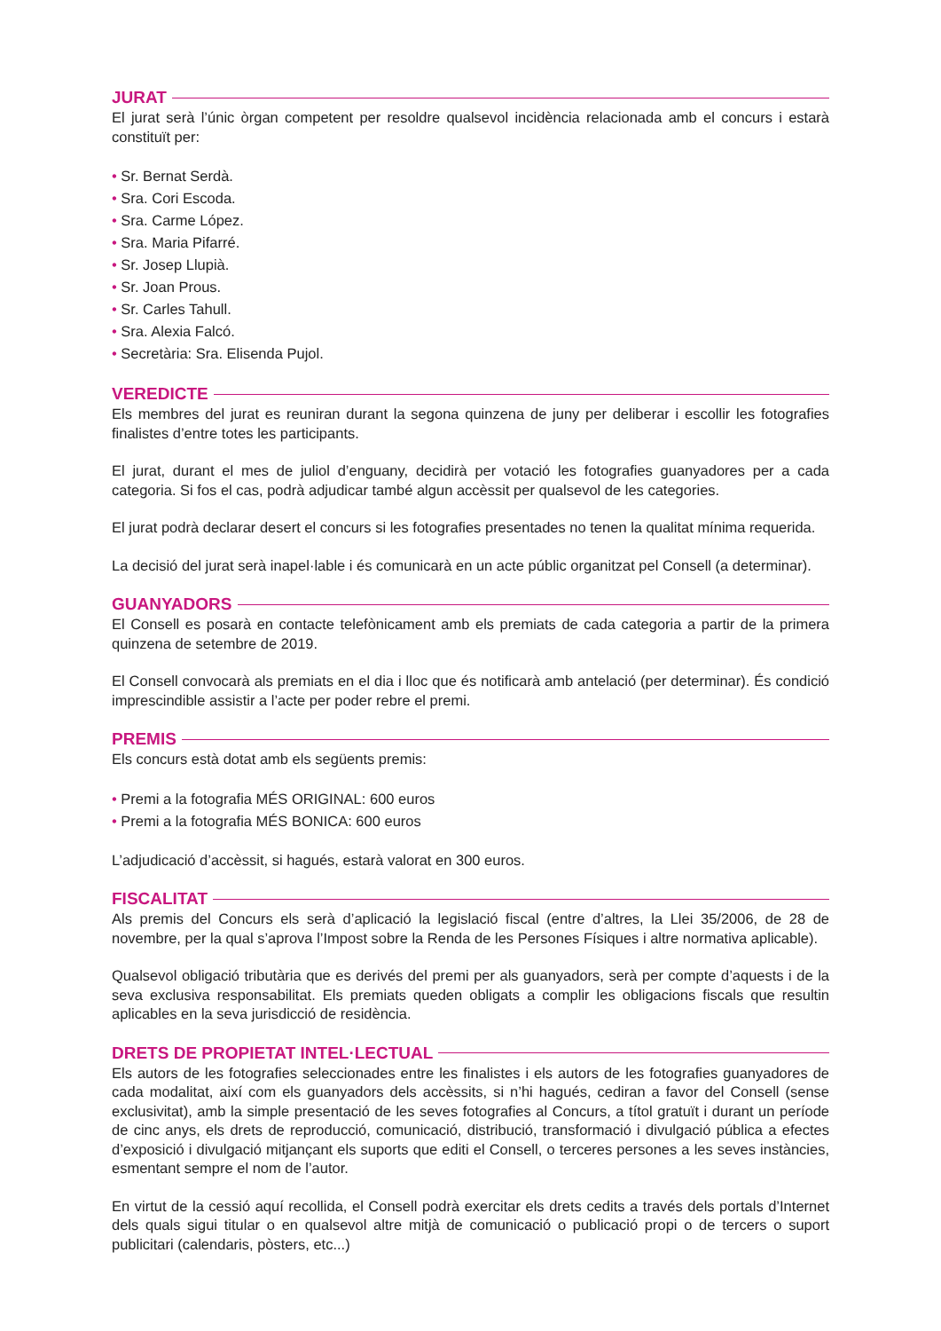JURAT
El jurat serà l’únic òrgan competent per resoldre qualsevol incidència relacionada amb el concurs i estarà constituït per:
• Sr. Bernat Serdà.
• Sra. Cori Escoda.
• Sra. Carme López.
• Sra. Maria Pifarré.
• Sr. Josep Llupià.
• Sr. Joan Prous.
• Sr. Carles Tahull.
• Sra. Alexia Falcó.
• Secretària: Sra. Elisenda Pujol.
VEREDICTE
Els membres del jurat es reuniran durant la segona quinzena de juny per deliberar i escollir les fotografies finalistes d’entre totes les participants.
El jurat, durant el mes de juliol d’enguany, decidirà per votació les fotografies guanyadores per a cada categoria. Si fos el cas, podrà adjudicar també algun accèssit per qualsevol de les categories.
El jurat podrà declarar desert el concurs si les fotografies presentades no tenen la qualitat mínima requerida.
La decisió del jurat serà inapel·lable i és comunicarà en un acte públic organitzat pel Consell (a determinar).
GUANYADORS
El Consell es posarà en contacte telefònicament amb els premiats de cada categoria a partir de la primera quinzena de setembre de 2019.
El Consell convocarà als premiats en el dia i lloc que és notificarà amb antelació (per determinar). És condició imprescindible assistir a l’acte per poder rebre el premi.
PREMIS
Els concurs està dotat amb els següents premis:
• Premi a la fotografia MÉS ORIGINAL: 600 euros
• Premi a la fotografia MÉS BONICA: 600 euros
L’adjudicació d’accèssit, si hagués, estarà valorat en 300 euros.
FISCALITAT
Als premis del Concurs els serà d’aplicació la legislació fiscal (entre d’altres, la Llei 35/2006, de 28 de novembre, per la qual s’aprova l’Impost sobre la Renda de les Persones Físiques i altre normativa aplicable).
Qualsevol obligació tributària que es derivés del premi per als guanyadors, serà per compte d’aquests i de la seva exclusiva responsabilitat. Els premiats queden obligats a complir les obligacions fiscals que resultin aplicables en la seva jurisdicció de residència.
DRETS DE PROPIETAT INTEL·LECTUAL
Els autors de les fotografies seleccionades entre les finalistes i els autors de les fotografies guanyadores de cada modalitat, així com els guanyadors dels accèssits, si n’hi hagués, cediran a favor del Consell (sense exclusivitat), amb la simple presentació de les seves fotografies al Concurs, a títol gratuït i durant un període de cinc anys, els drets de reproducció, comunicació, distribució, transformació i divulgació pública a efectes d’exposició i divulgació mitjançant els suports que editi el Consell, o terceres persones a les seves instàncies, esmentant sempre el nom de l’autor.
En virtut de la cessió aquí recollida, el Consell podrà exercitar els drets cedits a través dels portals d’Internet dels quals sigui titular o en qualsevol altre mitjà de comunicació o publicació propi o de tercers o suport publicitari (calendaris, pòsters, etc...)